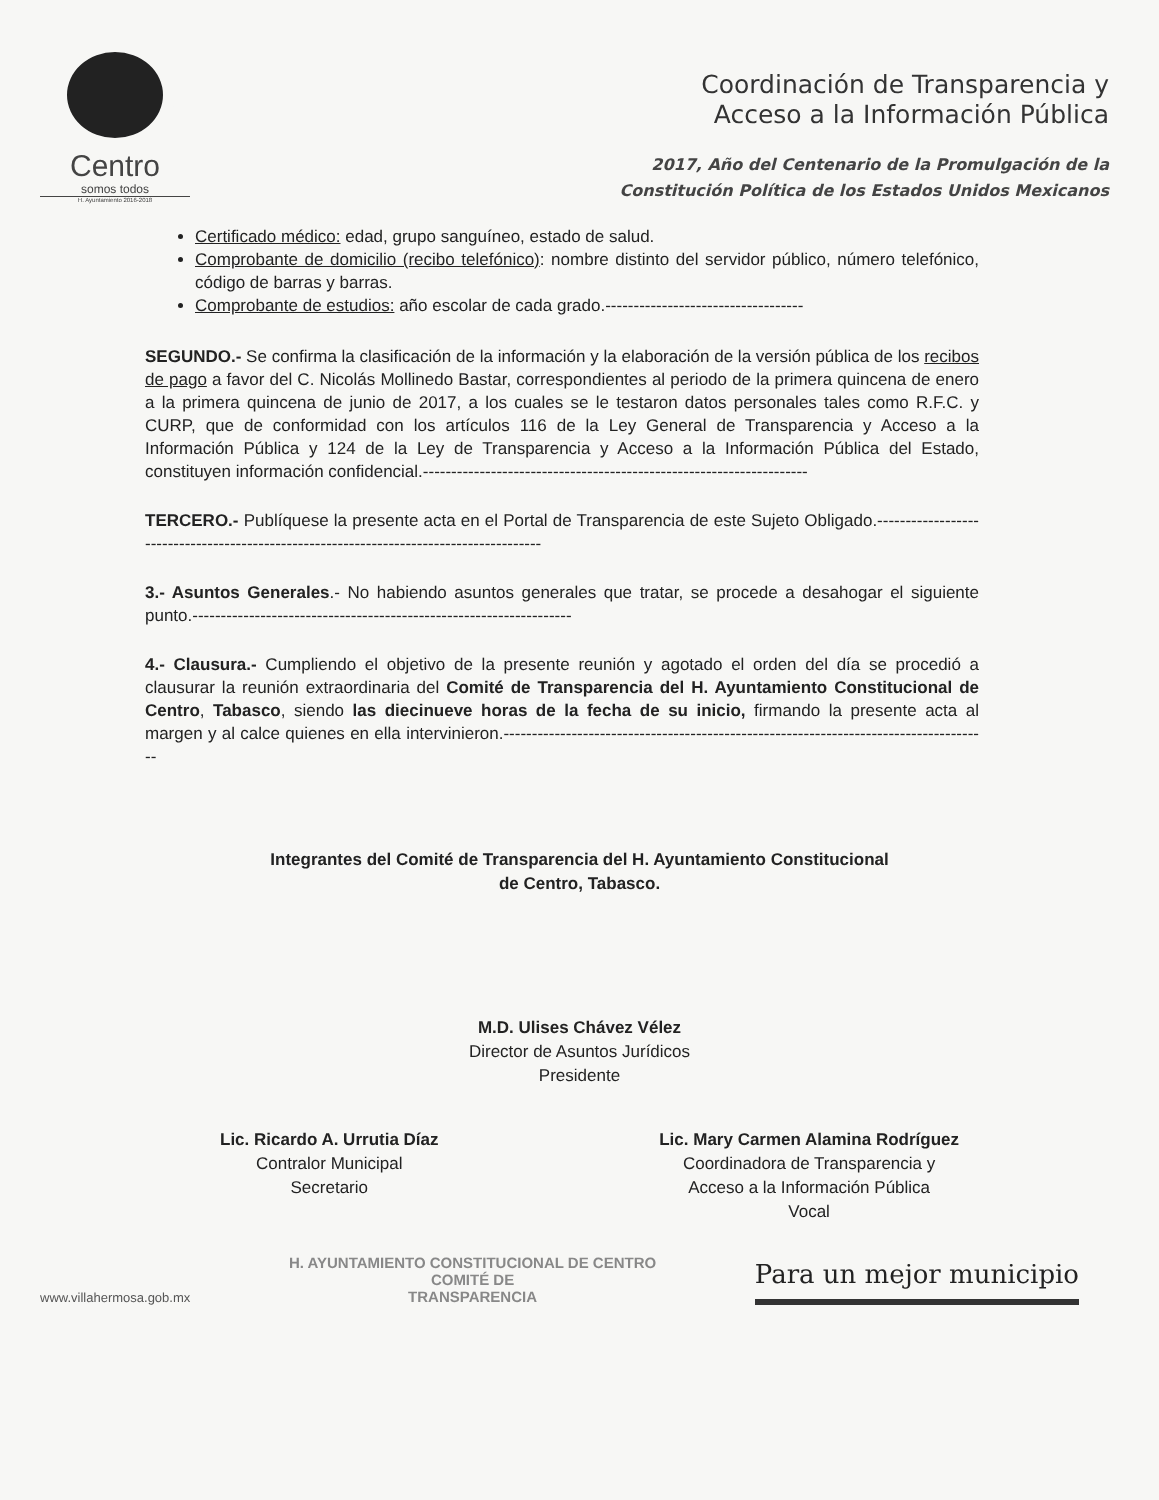Centro
somos todos
H. Ayuntamiento 2016-2018
Coordinación de Transparencia y
Acceso a la Información Pública
2017, Año del Centenario de la Promulgación de la
Constitución Política de los Estados Unidos Mexicanos
Certificado médico: edad, grupo sanguíneo, estado de salud.
Comprobante de domicilio (recibo telefónico): nombre distinto del servidor público, número telefónico, código de barras y barras.
Comprobante de estudios: año escolar de cada grado.-----------------------------------
SEGUNDO.- Se confirma la clasificación de la información y la elaboración de la versión pública de los recibos de pago a favor del C. Nicolás Mollinedo Bastar, correspondientes al periodo de la primera quincena de enero a la primera quincena de junio de 2017, a los cuales se le testaron datos personales tales como R.F.C. y CURP, que de conformidad con los artículos 116 de la Ley General de Transparencia y Acceso a la Información Pública y 124 de la Ley de Transparencia y Acceso a la Información Pública del Estado, constituyen información confidencial.--------------------------------------------------------------------
TERCERO.- Publíquese la presente acta en el Portal de Transparencia de este Sujeto Obligado.----------------------------------------------------------------------------------------
3.- Asuntos Generales.- No habiendo asuntos generales que tratar, se procede a desahogar el siguiente punto.-------------------------------------------------------------------
4.- Clausura.- Cumpliendo el objetivo de la presente reunión y agotado el orden del día se procedió a clausurar la reunión extraordinaria del Comité de Transparencia del H. Ayuntamiento Constitucional de Centro, Tabasco, siendo las diecinueve horas de la fecha de su inicio, firmando la presente acta al margen y al calce quienes en ella intervinieron.--------------------------------------------------------------------------------------
Integrantes del Comité de Transparencia del H. Ayuntamiento Constitucional
de Centro, Tabasco.
M.D. Ulises Chávez Vélez
Director de Asuntos Jurídicos
Presidente
Lic. Ricardo A. Urrutia Díaz
Contralor Municipal
Secretario
Lic. Mary Carmen Alamina Rodríguez
Coordinadora de Transparencia y
Acceso a la Información Pública
Vocal
www.villahermosa.gob.mx
H. AYUNTAMIENTO CONSTITUCIONAL DE CENTRO
COMITÉ DE
TRANSPARENCIA
Para un mejor municipio